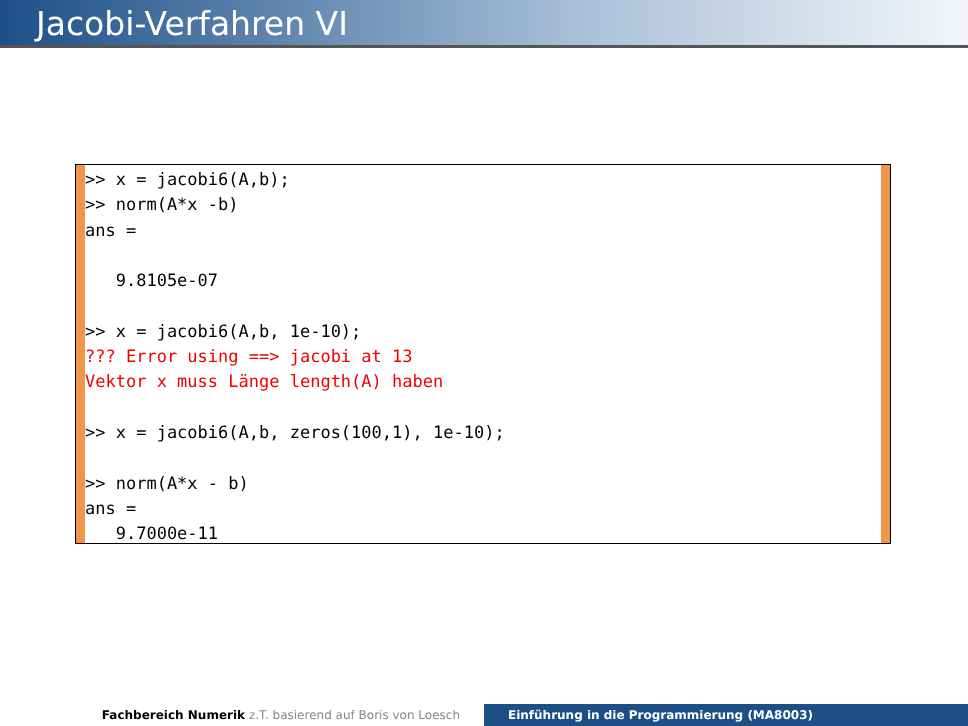Jacobi-Verfahren VI
>> x = jacobi6(A,b);
>> norm(A*x -b)
ans =

   9.8105e-07

>> x = jacobi6(A,b, 1e-10);
??? Error using ==> jacobi at 13
Vektor x muss Länge length(A) haben

>> x = jacobi6(A,b, zeros(100,1), 1e-10);

>> norm(A*x - b)
ans =
   9.7000e-11
Fachbereich Numerik z.T. basierend auf Boris von Loesch Einführung in die Programmierung (MA8003)